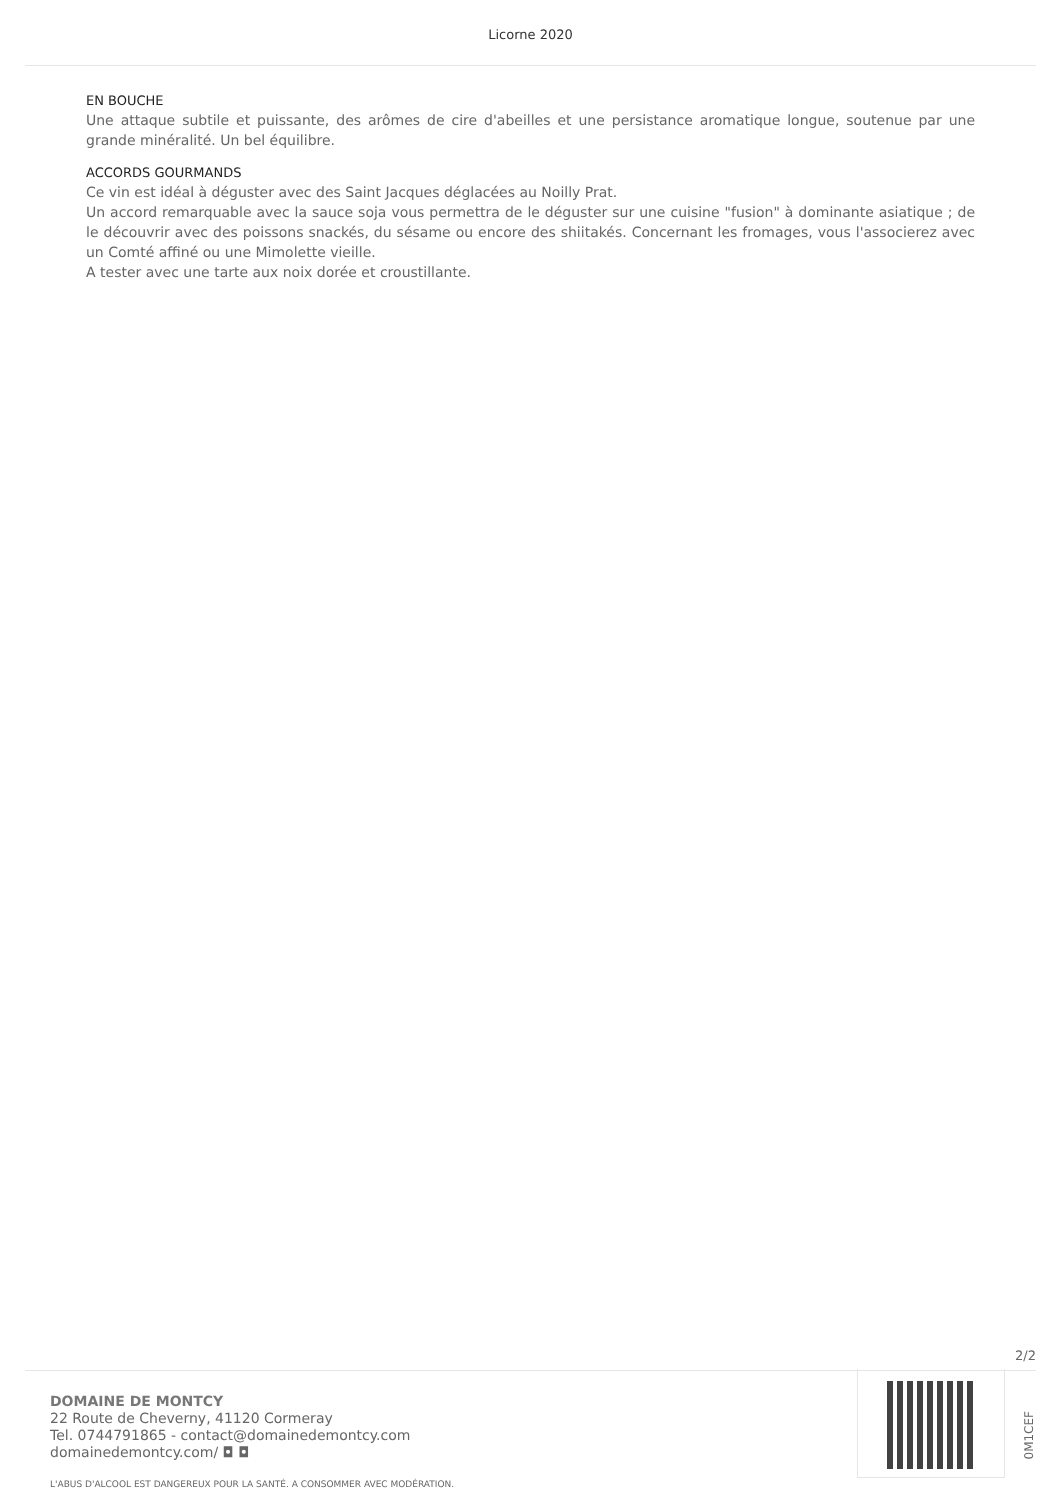Licorne 2020
EN BOUCHE
Une attaque subtile et puissante, des arômes de cire d'abeilles et une persistance aromatique longue, soutenue par une grande minéralité. Un bel équilibre.
ACCORDS GOURMANDS
Ce vin est idéal à déguster avec des Saint Jacques déglacées au Noilly Prat.
Un accord remarquable avec la sauce soja vous permettra de le déguster sur une cuisine "fusion" à dominante asiatique ; de le découvrir avec des poissons snackés, du sésame ou encore des shiitakés. Concernant les fromages, vous l'associerez avec un Comté affiné ou une Mimolette vieille.
A tester avec une tarte aux noix dorée et croustillante.
2/2
DOMAINE DE MONTCY
22 Route de Cheverny, 41120 Cormeray
Tel. 0744791865 - contact@domainedemontcy.com
domainedemontcy.com/ ◘ ◘
L'ABUS D'ALCOOL EST DANGEREUX POUR LA SANTÉ. A CONSOMMER AVEC MODÉRATION.
0M1CEF